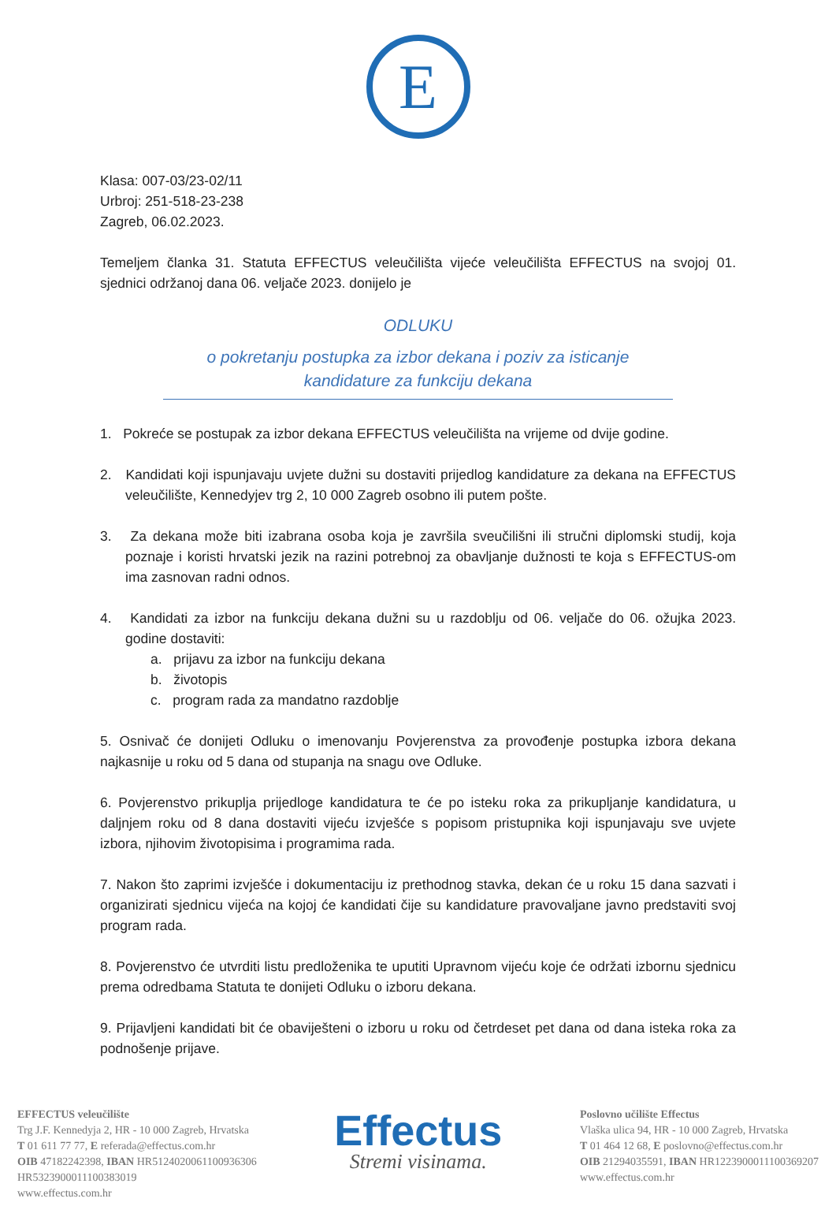E
Klasa: 007-03/23-02/11
Urbroj: 251-518-23-238
Zagreb, 06.02.2023.
Temeljem članka 31. Statuta EFFECTUS veleučilišta vijeće veleučilišta EFFECTUS na svojoj 01. sjednici održanoj dana 06. veljače 2023. donijelo je
ODLUKU
o pokretanju postupka za izbor dekana i poziv za isticanje
kandidature za funkciju dekana
1. Pokreće se postupak za izbor dekana EFFECTUS veleučilišta na vrijeme od dvije godine.
2. Kandidati koji ispunjavaju uvjete dužni su dostaviti prijedlog kandidature za dekana na EFFECTUS veleučilište, Kennedyjev trg 2, 10 000 Zagreb osobno ili putem pošte.
3. Za dekana može biti izabrana osoba koja je završila sveučilišni ili stručni diplomski studij, koja poznaje i koristi hrvatski jezik na razini potrebnoj za obavljanje dužnosti te koja s EFFECTUS-om ima zasnovan radni odnos.
4. Kandidati za izbor na funkciju dekana dužni su u razdoblju od 06. veljače do 06. ožujka 2023. godine dostaviti:
a. prijavu za izbor na funkciju dekana
b. životopis
c. program rada za mandatno razdoblje
5. Osnivač će donijeti Odluku o imenovanju Povjerenstva za provođenje postupka izbora dekana najkasnije u roku od 5 dana od stupanja na snagu ove Odluke.
6. Povjerenstvo prikuplja prijedloge kandidatura te će po isteku roka za prikupljanje kandidatura, u daljnjem roku od 8 dana dostaviti vijeću izvješće s popisom pristupnika koji ispunjavaju sve uvjete izbora, njihovim životopisima i programima rada.
7. Nakon što zaprimi izvješće i dokumentaciju iz prethodnog stavka, dekan će u roku 15 dana sazvati i organizirati sjednicu vijeća na kojoj će kandidati čije su kandidature pravovaljane javno predstaviti svoj program rada.
8. Povjerenstvo će utvrditi listu predloženika te uputiti Upravnom vijeću koje će održati izbornu sjednicu prema odredbama Statuta te donijeti Odluku o izboru dekana.
9. Prijavljeni kandidati bit će obaviješteni o izboru u roku od četrdeset pet dana od dana isteka roka za podnošenje prijave.
EFFECTUS veleučilište
Trg J.F. Kennedyja 2, HR - 10 000 Zagreb, Hrvatska
T 01 611 77 77, E referada@effectus.com.hr
OIB 47182242398, IBAN HR5124020061100936306
HR5323900011100383019
www.effectus.com.hr
Effectus
Stremi visinama.
Poslovno učilište Effectus
Vlaška ulica 94, HR - 10 000 Zagreb, Hrvatska
T 01 464 12 68, E poslovno@effectus.com.hr
OIB 21294035591, IBAN HR1223900011100369207
www.effectus.com.hr